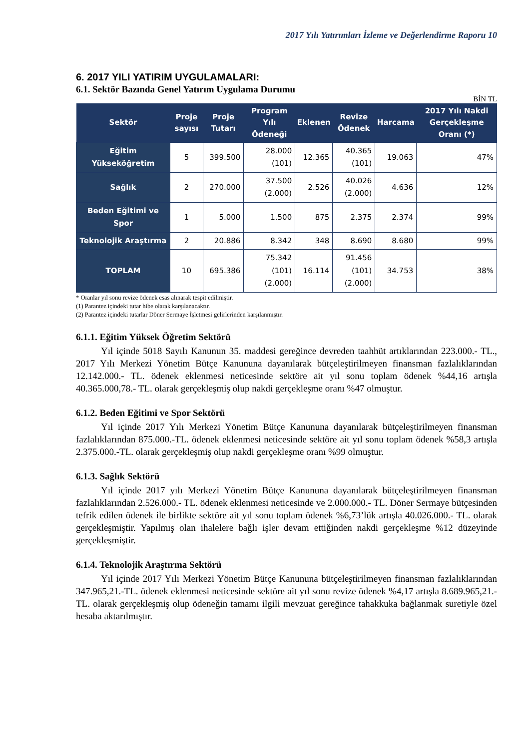2017 Yılı Yatırımları İzleme ve Değerlendirme Raporu 10
6. 2017 YILI YATIRIM UYGULAMALARI:
6.1. Sektör Bazında Genel Yatırım Uygulama Durumu
BİN TL
| Sektör | Proje sayısı | Proje Tutarı | Program Yılı Ödeneği | Eklenen | Revize Ödenek | Harcama | 2017 Yılı Nakdi Gerçekleşme Oranı (*) |
| --- | --- | --- | --- | --- | --- | --- | --- |
| Eğitim Yükseköğretim | 5 | 399.500 | 28.000 (101) | 12.365 | 40.365 (101) | 19.063 | 47% |
| Sağlık | 2 | 270.000 | 37.500 (2.000) | 2.526 | 40.026 (2.000) | 4.636 | 12% |
| Beden Eğitimi ve Spor | 1 | 5.000 | 1.500 | 875 | 2.375 | 2.374 | 99% |
| Teknolojik Araştırma | 2 | 20.886 | 8.342 | 348 | 8.690 | 8.680 | 99% |
| TOPLAM | 10 | 695.386 | 75.342 (101) (2.000) | 16.114 | 91.456 (101) (2.000) | 34.753 | 38% |
* Oranlar yıl sonu revize ödenek esas alınarak tespit edilmiştir.
(1) Parantez içindeki tutar hibe olarak karşılanacaktır.
(2) Parantez içindeki tutarlar Döner Sermaye İşletmesi gelirlerinden karşılanmıştır.
6.1.1. Eğitim Yüksek Öğretim Sektörü
Yıl içinde 5018 Sayılı Kanunun 35. maddesi gereğince devreden taahhüt artıklarından 223.000.- TL., 2017 Yılı Merkezi Yönetim Bütçe Kanununa dayanılarak bütçeleştirilmeyen finansman fazlalıklarından 12.142.000.- TL. ödenek eklenmesi neticesinde sektöre ait yıl sonu toplam ödenek %44,16 artışla 40.365.000,78.- TL. olarak gerçekleşmiş olup nakdi gerçekleşme oranı %47 olmuştur.
6.1.2. Beden Eğitimi ve Spor Sektörü
Yıl içinde 2017 Yılı Merkezi Yönetim Bütçe Kanununa dayanılarak bütçeleştirilmeyen finansman fazlalıklarından 875.000.-TL. ödenek eklenmesi neticesinde sektöre ait yıl sonu toplam ödenek %58,3 artışla 2.375.000.-TL. olarak gerçekleşmiş olup nakdi gerçekleşme oranı %99 olmuştur.
6.1.3. Sağlık Sektörü
Yıl içinde 2017 yılı Merkezi Yönetim Bütçe Kanununa dayanılarak bütçeleştirilmeyen finansman fazlalıklarından 2.526.000.- TL. ödenek eklenmesi neticesinde ve 2.000.000.- TL. Döner Sermaye bütçesinden tefrik edilen ödenek ile birlikte sektöre ait yıl sonu toplam ödenek %6,73’lük artışla 40.026.000.- TL. olarak gerçekleşmiştir. Yapılmış olan ihalelere bağlı işler devam ettiğinden nakdi gerçekleşme %12 düzeyinde gerçekleşmiştir.
6.1.4. Teknolojik Araştırma Sektörü
Yıl içinde 2017 Yılı Merkezi Yönetim Bütçe Kanununa bütçeleştirilmeyen finansman fazlalıklarından 347.965,21.-TL. ödenek eklenmesi neticesinde sektöre ait yıl sonu revize ödenek %4,17 artışla 8.689.965,21.- TL. olarak gerçekleşmiş olup ödeneğin tamamı ilgili mevzuat gereğince tahakkuka bağlanmak suretiyle özel hesaba aktarılmıştır.